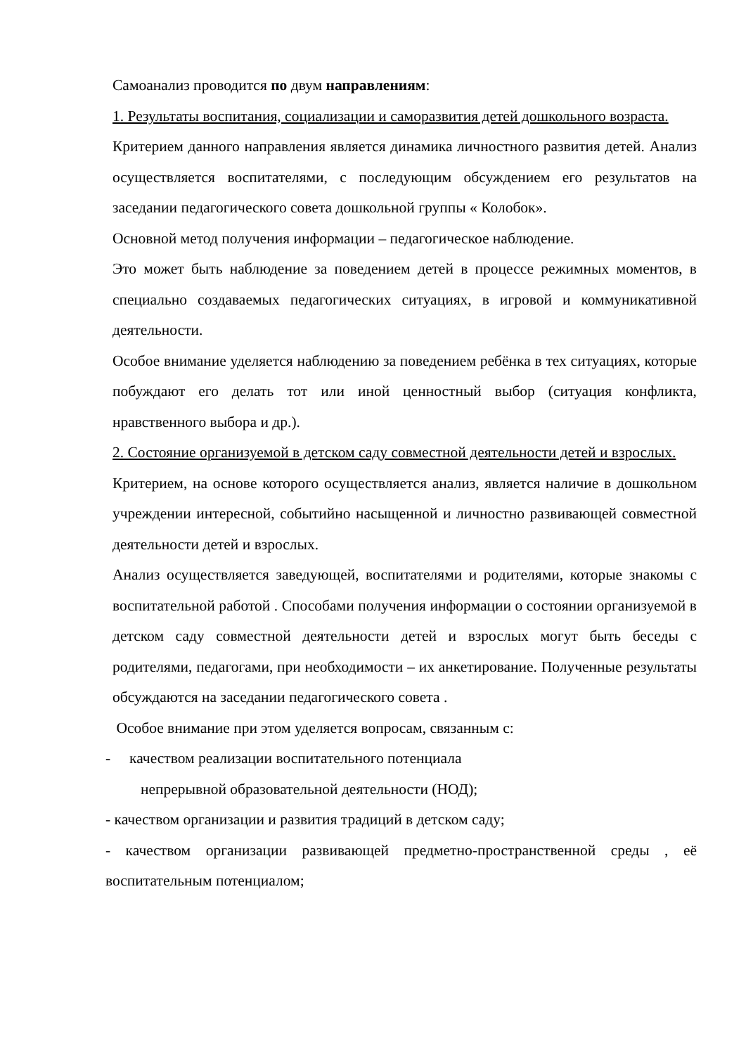Самоанализ проводится по двум направлениям:
1. Результаты воспитания, социализации и саморазвития детей дошкольного возраста.
Критерием данного направления является динамика личностного развития детей. Анализ осуществляется воспитателями, с последующим обсуждением его результатов на заседании педагогического совета дошкольной группы « Колобок».
Основной метод получения информации – педагогическое наблюдение.
Это может быть наблюдение за поведением детей в процессе режимных моментов, в специально создаваемых педагогических ситуациях, в игровой и коммуникативной деятельности.
Особое внимание уделяется наблюдению за поведением ребёнка в тех ситуациях, которые побуждают его делать тот или иной ценностный выбор (ситуация конфликта, нравственного выбора и др.).
2. Состояние организуемой в детском саду совместной деятельности детей и взрослых.
Критерием, на основе которого осуществляется анализ, является наличие в дошкольном учреждении интересной, событийно насыщенной и личностно развивающей совместной деятельности детей и взрослых.
Анализ осуществляется заведующей, воспитателями и родителями, которые знакомы с воспитательной работой . Способами получения информации о состоянии организуемой в детском саду совместной деятельности детей и взрослых могут быть беседы с родителями, педагогами, при необходимости – их анкетирование. Полученные результаты обсуждаются на заседании педагогического совета .
Особое внимание при этом уделяется вопросам, связанным с:
- качеством реализации воспитательного потенциала
непрерывной образовательной деятельности (НОД);
- качеством организации и развития традиций в детском саду;
- качеством организации развивающей предметно-пространственной среды , её воспитательным потенциалом;